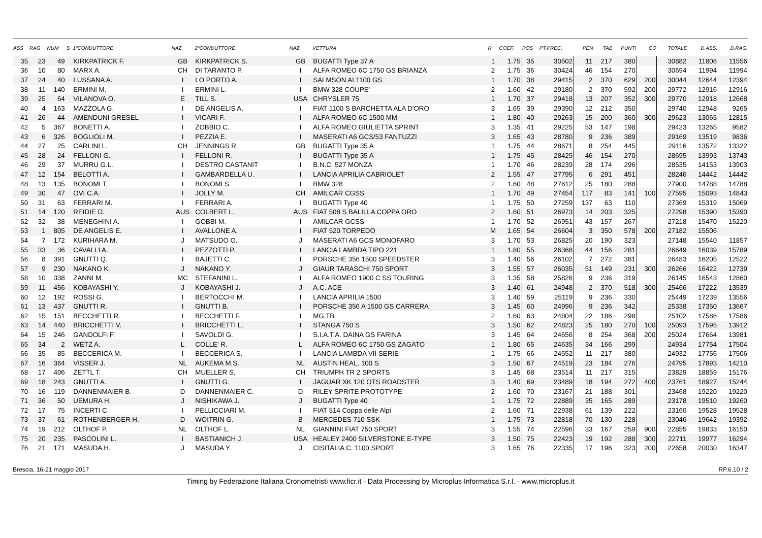| ASS | RAG | NUM | S | 1ºCONDUTTORE | NAZ | 2ºCONDUTTORE | NAZ | VETTURA | R | COEF. | POS | PT.PREC. | PEN | TAB | PUNTI | CO | TOTALE | D.ASS. | D.RAG. |
| --- | --- | --- | --- | --- | --- | --- | --- | --- | --- | --- | --- | --- | --- | --- | --- | --- | --- | --- | --- |
| 35 | 23 | 49 | | KIRKPATRICK F. | GB | KIRKPATRICK S. | GB | BUGATTI Type 37 A | 1 | 1.75 | 35 | 30502 | 11 | 217 | 380 | | 30882 | 11806 | 11556 |
| 36 | 10 | 80 | | MARX A. | CH | DI TARANTO P. | I | ALFA ROMEO 6C 1750 GS BRIANZA | 2 | 1.75 | 36 | 30424 | 46 | 154 | 270 | | 30694 | 11994 | 11994 |
| 37 | 24 | 40 | | LUSSANA A. | I | LO PORTO A. | I | SALMSON AL1100 GS | 1 | 1.70 | 38 | 29415 | 2 | 370 | 629 | 200 | 30044 | 12644 | 12394 |
| 38 | 11 | 140 | | ERMINI M. | I | ERMINI L. | I | BMW 328 COUPE' | 2 | 1.60 | 42 | 29180 | 2 | 370 | 592 | 200 | 29772 | 12916 | 12916 |
| 39 | 25 | 64 | | VILANOVA O. | E | TILL S. | USA | CHRYSLER 75 | 1 | 1.70 | 37 | 29418 | 13 | 207 | 352 | 300 | 29770 | 12918 | 12668 |
| 40 | 4 | 163 | | MAZZOLA G. | I | DE ANGELIS A. | I | FIAT 1100 S BARCHETTA ALA D'ORO | 3 | 1.65 | 39 | 29390 | 12 | 212 | 350 | | 29740 | 12948 | 9265 |
| 41 | 26 | 44 | | AMENDUNI GRESEL | I | VICARI F. | I | ALFA ROMEO 6C 1500 MM | 1 | 1.80 | 40 | 29263 | 15 | 200 | 360 | 300 | 29623 | 13065 | 12815 |
| 42 | 5 | 367 | | BONETTI A. | I | ZOBBIO C. | I | ALFA ROMEO GIULIETTA SPRINT | 3 | 1.35 | 41 | 29225 | 53 | 147 | 198 | | 29423 | 13265 | 9582 |
| 43 | 6 | 326 | | BOGLIOLI M. | I | PEZZIA E. | I | MASERATI A6 GCS/53 FANTUZZI | 3 | 1.65 | 43 | 28780 | 9 | 236 | 389 | | 29169 | 13519 | 9836 |
| 44 | 27 | 25 | | CARLINI L. | CH | JENNINGS R. | GB | BUGATTI Type 35 A | 1 | 1.75 | 44 | 28671 | 8 | 254 | 445 | | 29116 | 13572 | 13322 |
| 45 | 28 | 24 | | FELLONI G. | I | FELLONI R. | I | BUGATTI Type 35 A | 1 | 1.75 | 45 | 28425 | 46 | 154 | 270 | | 28695 | 13993 | 13743 |
| 46 | 29 | 37 | | MURRU G.L. | I | DESTRO CASTANIT | I | B.N.C. 527 MONZA | 1 | 1.70 | 46 | 28239 | 28 | 174 | 296 | | 28535 | 14153 | 13903 |
| 47 | 12 | 154 | | BELOTTI A. | I | GAMBARDELLA U. | I | LANCIA APRILIA CABRIOLET | 2 | 1.55 | 47 | 27795 | 6 | 291 | 451 | | 28246 | 14442 | 14442 |
| 48 | 13 | 135 | | BONOMI T. | I | BONOMI S. | I | BMW 328 | 2 | 1.60 | 48 | 27612 | 25 | 180 | 288 | | 27900 | 14788 | 14788 |
| 49 | 30 | 47 | | OVI C.A. | I | JOLLY M. | CH | AMILCAR CGSS | 1 | 1.70 | 49 | 27454 | 117 | 83 | 141 | 100 | 27595 | 15093 | 14843 |
| 50 | 31 | 63 | | FERRARI M. | I | FERRARI A. | I | BUGATTI Type 40 | 1 | 1.75 | 50 | 27259 | 137 | 63 | 110 | | 27369 | 15319 | 15069 |
| 51 | 14 | 120 | | REIDIE D. | AUS | COLBERT L. | AUS | FIAT 508 S BALILLA COPPA ORO | 2 | 1.60 | 51 | 26973 | 14 | 203 | 325 | | 27298 | 15390 | 15390 |
| 52 | 32 | 38 | | MENEGHINI A. | I | GOBBI M. | I | AMILCAR GCSS | 1 | 1.70 | 52 | 26951 | 43 | 157 | 267 | | 27218 | 15470 | 15220 |
| 53 | 1 | 805 | | DE ANGELIS E. | I | AVALLONE A. | I | FIAT 520 TORPEDO | M | 1.65 | 54 | 26604 | 3 | 350 | 578 | 200 | 27182 | 15506 | |
| 54 | 7 | 172 | | KURIHARA M. | J | MATSUDO O. | J | MASERATI A6 GCS MONOFARO | 3 | 1.70 | 53 | 26825 | 20 | 190 | 323 | | 27148 | 15540 | 11857 |
| 55 | 33 | 36 | | CAVALLI A. | I | PEZZOTTI P. | I | LANCIA LAMBDA TIPO 221 | 1 | 1.80 | 55 | 26368 | 44 | 156 | 281 | | 26649 | 16039 | 15789 |
| 56 | 8 | 391 | | GNUTTI Q. | I | BAJETTI C. | I | PORSCHE 356 1500 SPEEDSTER | 3 | 1.40 | 56 | 26102 | 7 | 272 | 381 | | 26483 | 16205 | 12522 |
| 57 | 9 | 230 | | NAKANO K. | J | NAKANO Y. | J | GIAUR TARASCHI 750 SPORT | 3 | 1.55 | 57 | 26035 | 51 | 149 | 231 | 300 | 26266 | 16422 | 12739 |
| 58 | 10 | 338 | | ZANNI M. | MC | STEFANINI L. | I | ALFA ROMEO 1900 C SS TOURING | 3 | 1.35 | 58 | 25826 | 9 | 236 | 319 | | 26145 | 16543 | 12860 |
| 59 | 11 | 456 | | KOBAYASHI Y. | J | KOBAYASHI J. | J | A.C. ACE | 3 | 1.40 | 61 | 24948 | 2 | 370 | 518 | 300 | 25466 | 17222 | 13539 |
| 60 | 12 | 192 | | ROSSI G. | I | BERTOCCHI M. | I | LANCIA APRILIA 1500 | 3 | 1.40 | 59 | 25119 | 9 | 236 | 330 | | 25449 | 17239 | 13556 |
| 61 | 13 | 437 | | GNUTTI R. | I | GNUTTI B. | I | PORSCHE 356 A 1500 GS CARRERA | 3 | 1.45 | 60 | 24996 | 9 | 236 | 342 | | 25338 | 17350 | 13667 |
| 62 | 15 | 151 | | BECCHETTI R. | I | BECCHETTI F. | I | MG TB | 2 | 1.60 | 63 | 24804 | 22 | 186 | 298 | | 25102 | 17586 | 17586 |
| 63 | 14 | 440 | | BRICCHETTI V. | I | BRICCHETTI L. | I | STANGA 750 S | 3 | 1.50 | 62 | 24823 | 25 | 180 | 270 | 100 | 25093 | 17595 | 13912 |
| 64 | 15 | 246 | | GANDOLFI F. | I | SAVOLDI G. | I | S.I.A.T.A. DAINA GS FARINA | 3 | 1.45 | 64 | 24656 | 8 | 254 | 368 | 200 | 25024 | 17664 | 13981 |
| 65 | 34 | 2 | | WETZ A. | L | COLLE' R. | L | ALFA ROMEO 6C 1750 GS ZAGATO | 1 | 1.80 | 65 | 24635 | 34 | 166 | 299 | | 24934 | 17754 | 17504 |
| 66 | 35 | 85 | | BECCERICA M. | I | BECCERICA S. | I | LANCIA LAMBDA VII SERIE | 1 | 1.75 | 66 | 24552 | 11 | 217 | 380 | | 24932 | 17756 | 17506 |
| 67 | 16 | 364 | | VISSER J. | NL | AUKEMA M.S. | NL | AUSTIN HEAL. 100 S | 3 | 1.50 | 67 | 24519 | 23 | 184 | 276 | | 24795 | 17893 | 14210 |
| 68 | 17 | 406 | | ZETTL T. | CH | MUELLER S. | CH | TRIUMPH TR 2 SPORTS | 3 | 1.45 | 68 | 23514 | 11 | 217 | 315 | | 23829 | 18859 | 15176 |
| 69 | 18 | 243 | | GNUTTI A. | I | GNUTTI G. | I | JAGUAR XK 120 OTS ROADSTER | 3 | 1.40 | 69 | 23489 | 18 | 194 | 272 | 400 | 23761 | 18927 | 15244 |
| 70 | 16 | 119 | | DANNENMAIER B. | D | DANNENMAIER C. | D | RILEY SPRITE PROTOTYPE | 2 | 1.60 | 70 | 23167 | 21 | 188 | 301 | | 23468 | 19220 | 19220 |
| 71 | 36 | 50 | | UEMURA H. | J | NISHIKAWA J. | J | BUGATTI Type 40 | 1 | 1.75 | 72 | 22889 | 35 | 165 | 289 | | 23178 | 19510 | 19260 |
| 72 | 17 | 75 | | INCERTI C. | I | PELLICCIARI M. | I | FIAT 514 Coppa delle Alpi | 2 | 1.60 | 71 | 22938 | 61 | 139 | 222 | | 23160 | 19528 | 19528 |
| 73 | 37 | 61 | | ROTHENBERGER H. | D | WOITRIN G. | B | MERCEDES 710 SSK | 1 | 1.75 | 73 | 22818 | 70 | 130 | 228 | | 23046 | 19642 | 19392 |
| 74 | 19 | 212 | | OLTHOF P. | NL | OLTHOF L. | NL | GIANNINI FIAT 750 SPORT | 3 | 1.55 | 74 | 22596 | 33 | 167 | 259 | 900 | 22855 | 19833 | 16150 |
| 75 | 20 | 235 | | PASCOLINI L. | I | BASTIANICH J. | USA | HEALEY 2400 SILVERSTONE E-TYPE | 3 | 1.50 | 75 | 22423 | 19 | 192 | 288 | 300 | 22711 | 19977 | 16294 |
| 76 | 21 | 171 | | MASUDA H. | J | MASUDA Y. | J | CISITALIA C. 1100 SPORT | 3 | 1.65 | 76 | 22335 | 17 | 196 | 323 | 200 | 22658 | 20030 | 16347 |
Brescia, 16-21 maggio 2017 RP.6.10 / 2
Timing by Federazione Italiana Cronometristi www.ficr.it - Data Processing by Microplus Informatica S.r.l. - www.microplus.it